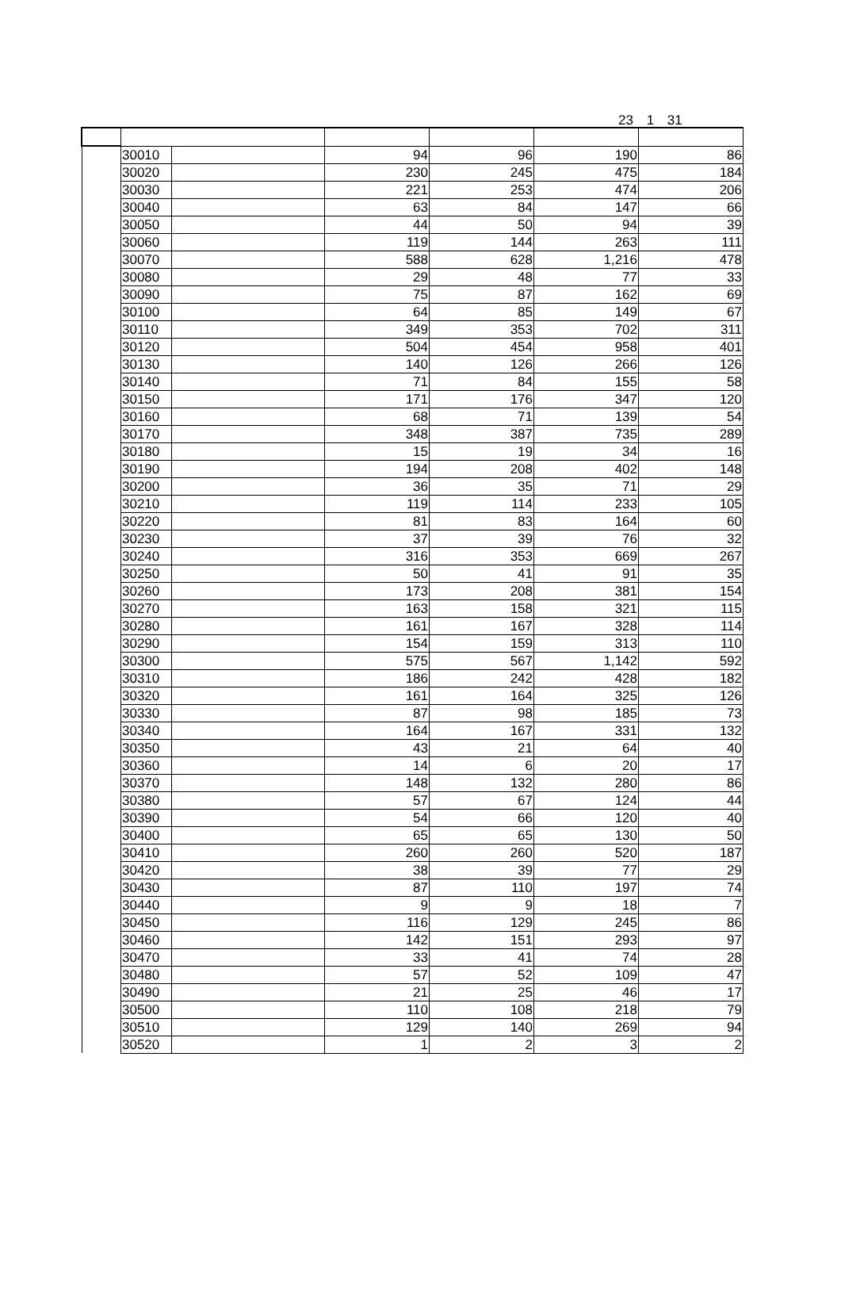23 1 31
| | 30010 | | 94 | 96 | 190 | 86 |
| | 30020 | | 230 | 245 | 475 | 184 |
| | 30030 | | 221 | 253 | 474 | 206 |
| | 30040 | | 63 | 84 | 147 | 66 |
| | 30050 | | 44 | 50 | 94 | 39 |
| | 30060 | | 119 | 144 | 263 | 111 |
| | 30070 | | 588 | 628 | 1,216 | 478 |
| | 30080 | | 29 | 48 | 77 | 33 |
| | 30090 | | 75 | 87 | 162 | 69 |
| | 30100 | | 64 | 85 | 149 | 67 |
| | 30110 | | 349 | 353 | 702 | 311 |
| | 30120 | | 504 | 454 | 958 | 401 |
| | 30130 | | 140 | 126 | 266 | 126 |
| | 30140 | | 71 | 84 | 155 | 58 |
| | 30150 | | 171 | 176 | 347 | 120 |
| | 30160 | | 68 | 71 | 139 | 54 |
| | 30170 | | 348 | 387 | 735 | 289 |
| | 30180 | | 15 | 19 | 34 | 16 |
| | 30190 | | 194 | 208 | 402 | 148 |
| | 30200 | | 36 | 35 | 71 | 29 |
| | 30210 | | 119 | 114 | 233 | 105 |
| | 30220 | | 81 | 83 | 164 | 60 |
| | 30230 | | 37 | 39 | 76 | 32 |
| | 30240 | | 316 | 353 | 669 | 267 |
| | 30250 | | 50 | 41 | 91 | 35 |
| | 30260 | | 173 | 208 | 381 | 154 |
| | 30270 | | 163 | 158 | 321 | 115 |
| | 30280 | | 161 | 167 | 328 | 114 |
| | 30290 | | 154 | 159 | 313 | 110 |
| | 30300 | | 575 | 567 | 1,142 | 592 |
| | 30310 | | 186 | 242 | 428 | 182 |
| | 30320 | | 161 | 164 | 325 | 126 |
| | 30330 | | 87 | 98 | 185 | 73 |
| | 30340 | | 164 | 167 | 331 | 132 |
| | 30350 | | 43 | 21 | 64 | 40 |
| | 30360 | | 14 | 6 | 20 | 17 |
| | 30370 | | 148 | 132 | 280 | 86 |
| | 30380 | | 57 | 67 | 124 | 44 |
| | 30390 | | 54 | 66 | 120 | 40 |
| | 30400 | | 65 | 65 | 130 | 50 |
| | 30410 | | 260 | 260 | 520 | 187 |
| | 30420 | | 38 | 39 | 77 | 29 |
| | 30430 | | 87 | 110 | 197 | 74 |
| | 30440 | | 9 | 9 | 18 | 7 |
| | 30450 | | 116 | 129 | 245 | 86 |
| | 30460 | | 142 | 151 | 293 | 97 |
| | 30470 | | 33 | 41 | 74 | 28 |
| | 30480 | | 57 | 52 | 109 | 47 |
| | 30490 | | 21 | 25 | 46 | 17 |
| | 30500 | | 110 | 108 | 218 | 79 |
| | 30510 | | 129 | 140 | 269 | 94 |
| | 30520 | | 1 | 2 | 3 | 2 |